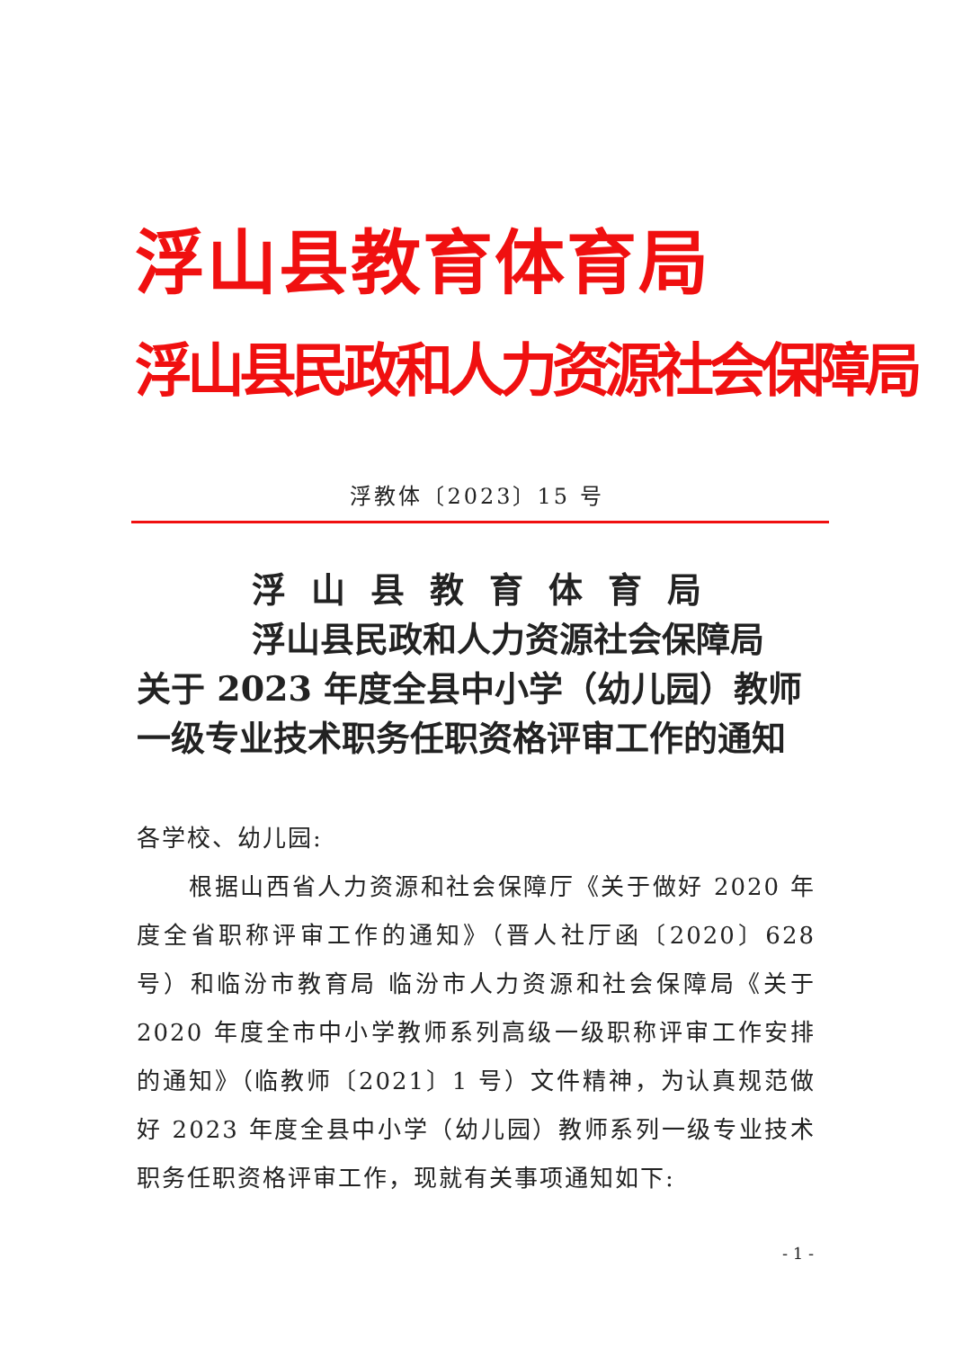浮山县教育体育局
浮山县民政和人力资源社会保障局
浮教体〔2023〕15 号
浮山县教育体育局
浮山县民政和人力资源社会保障局
关于 2023 年度全县中小学（幼儿园）教师
一级专业技术职务任职资格评审工作的通知
各学校、幼儿园:
根据山西省人力资源和社会保障厅《关于做好 2020 年度全省职称评审工作的通知》（晋人社厅函〔2020〕628 号）和临汾市教育局 临汾市人力资源和社会保障局《关于 2020 年度全市中小学教师系列高级一级职称评审工作安排的通知》（临教师〔2021〕1 号）文件精神，为认真规范做好 2023 年度全县中小学（幼儿园）教师系列一级专业技术职务任职资格评审工作，现就有关事项通知如下:
- 1 -